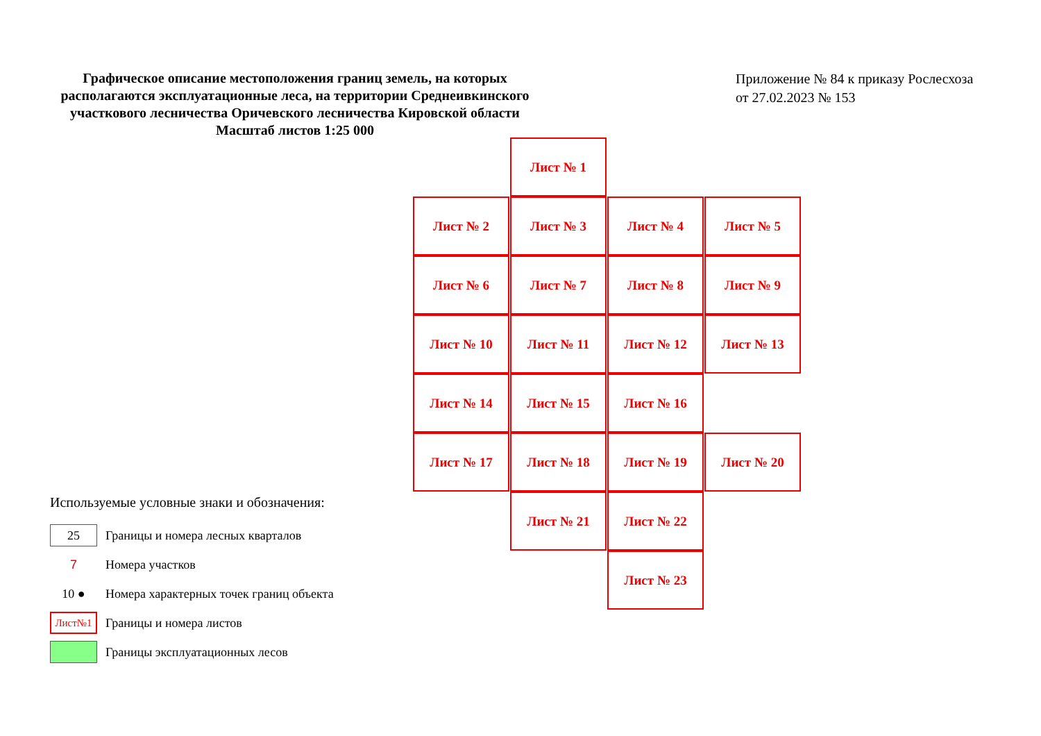Графическое описание местоположения границ земель, на которых располагаются эксплуатационные леса, на территории Среднеивкинского участкового лесничества Оричевского лесничества Кировской области
Масштаб листов 1:25 000
Приложение № 84 к приказу Рослесхоза
от 27.02.2023 № 153
Лист № 1
Лист № 2 Лист № 3 Лист № 4 Лист № 5
Лист № 6 Лист № 7 Лист № 8 Лист № 9
Лист № 10 Лист № 11 Лист № 12 Лист № 13
Лист № 14 Лист № 15 Лист № 16
Лист № 17 Лист № 18 Лист № 19 Лист № 20
Лист № 21 Лист № 22
Лист № 23
Используемые условные знаки и обозначения:
25
Границы и номера лесных кварталов
7
Номера участков
10 ●
Номера характерных точек границ объекта
Лист№1
Границы и номера листов
Границы эксплуатационных лесов